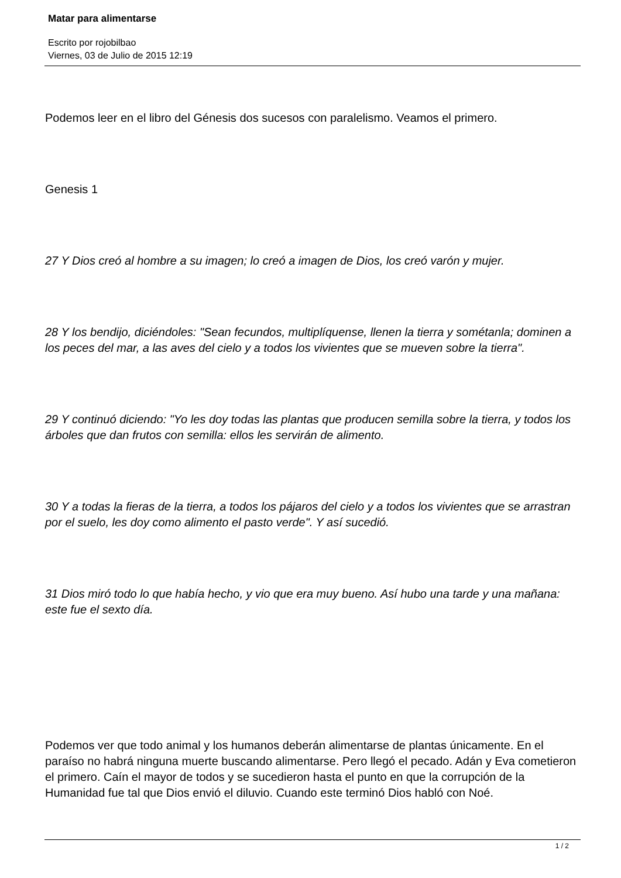Matar para alimentarse
Escrito por rojobilbao
Viernes, 03 de Julio de 2015 12:19
Podemos leer en el libro del Génesis dos sucesos con paralelismo. Veamos el primero.
Genesis 1
27 Y Dios creó al hombre a su imagen; lo creó a imagen de Dios, los creó varón y mujer.
28 Y los bendijo, diciéndoles: "Sean fecundos, multiplíquense, llenen la tierra y sométanla; dominen a los peces del mar, a las aves del cielo y a todos los vivientes que se mueven sobre la tierra".
29 Y continuó diciendo: "Yo les doy todas las plantas que producen semilla sobre la tierra, y todos los árboles que dan frutos con semilla: ellos les servirán de alimento.
30 Y a todas la fieras de la tierra, a todos los pájaros del cielo y a todos los vivientes que se arrastran por el suelo, les doy como alimento el pasto verde". Y así sucedió.
31 Dios miró todo lo que había hecho, y vio que era muy bueno. Así hubo una tarde y una mañana: este fue el sexto día.
Podemos ver que todo animal y los humanos deberán alimentarse de plantas únicamente. En el paraíso no habrá ninguna muerte buscando alimentarse. Pero llegó el pecado. Adán y Eva cometieron el primero. Caín el mayor de todos y se sucedieron hasta el punto en que la corrupción de la Humanidad fue tal que Dios envió el diluvio. Cuando este terminó Dios habló con Noé.
1 / 2